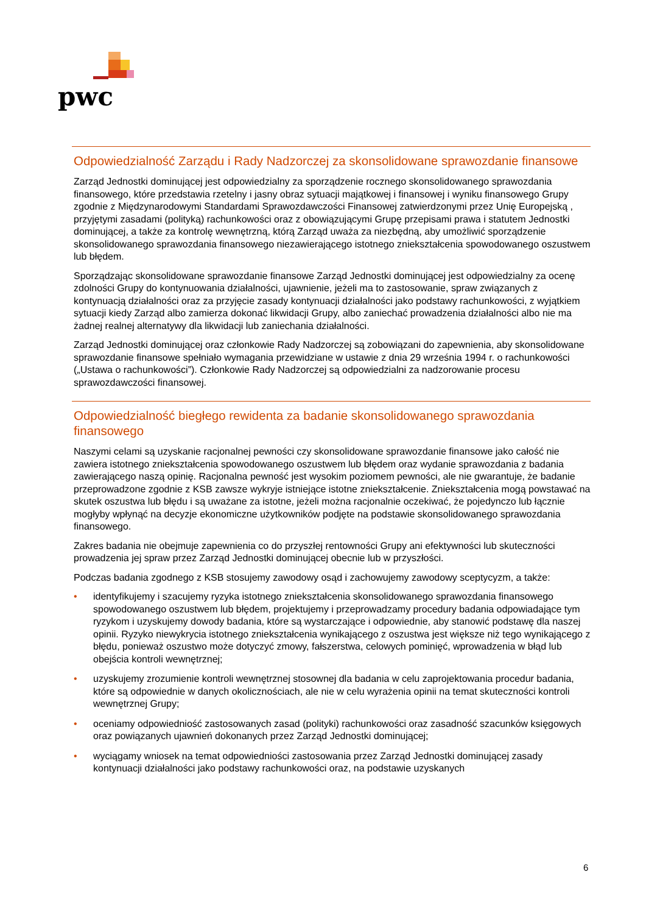pwc
Odpowiedzialność Zarządu i Rady Nadzorczej za skonsolidowane sprawozdanie finansowe
Zarząd Jednostki dominującej jest odpowiedzialny za sporządzenie rocznego skonsolidowanego sprawozdania finansowego, które przedstawia rzetelny i jasny obraz sytuacji majątkowej i finansowej i wyniku finansowego Grupy zgodnie z Międzynarodowymi Standardami Sprawozdawczości Finansowej zatwierdzonymi przez Unię Europejską , przyjętymi zasadami (polityką) rachunkowości oraz z obowiązującymi Grupę przepisami prawa i statutem Jednostki dominującej, a także za kontrolę wewnętrzną, którą Zarząd uważa za niezbędną, aby umożliwić sporządzenie skonsolidowanego sprawozdania finansowego niezawierającego istotnego zniekształcenia spowodowanego oszustwem lub błędem.
Sporządzając skonsolidowane sprawozdanie finansowe Zarząd Jednostki dominującej jest odpowiedzialny za ocenę zdolności Grupy do kontynuowania działalności, ujawnienie, jeżeli ma to zastosowanie, spraw związanych z kontynuacją działalności oraz za przyjęcie zasady kontynuacji działalności jako podstawy rachunkowości, z wyjątkiem sytuacji kiedy Zarząd albo zamierza dokonać likwidacji Grupy, albo zaniechać prowadzenia działalności albo nie ma żadnej realnej alternatywy dla likwidacji lub zaniechania działalności.
Zarząd Jednostki dominującej oraz członkowie Rady Nadzorczej są zobowiązani do zapewnienia, aby skonsolidowane sprawozdanie finansowe spełniało wymagania przewidziane w ustawie z dnia 29 września 1994 r. o rachunkowości („Ustawa o rachunkowości”). Członkowie Rady Nadzorczej są odpowiedzialni za nadzorowanie procesu sprawozdawczości finansowej.
Odpowiedzialność biegłego rewidenta za badanie skonsolidowanego sprawozdania finansowego
Naszymi celami są uzyskanie racjonalnej pewności czy skonsolidowane sprawozdanie finansowe jako całość nie zawiera istotnego zniekształcenia spowodowanego oszustwem lub błędem oraz wydanie sprawozdania z badania zawierającego naszą opinię. Racjonalna pewność jest wysokim poziomem pewności, ale nie gwarantuje, że badanie przeprowadzone zgodnie z KSB zawsze wykryje istniejące istotne zniekształcenie. Zniekształcenia mogą powstawać na skutek oszustwa lub błędu i są uważane za istotne, jeżeli można racjonalnie oczekiwać, że pojedynczo lub łącznie mogłyby wpłynąć na decyzje ekonomiczne użytkowników podjęte na podstawie skonsolidowanego sprawozdania finansowego.
Zakres badania nie obejmuje zapewnienia co do przyszłej rentowności Grupy ani efektywności lub skuteczności prowadzenia jej spraw przez Zarząd Jednostki dominującej obecnie lub w przyszłości.
Podczas badania zgodnego z KSB stosujemy zawodowy osąd i zachowujemy zawodowy sceptycyzm, a także:
• identyfikujemy i szacujemy ryzyka istotnego zniekształcenia skonsolidowanego sprawozdania finansowego spowodowanego oszustwem lub błędem, projektujemy i przeprowadzamy procedury badania odpowiadające tym ryzykom i uzyskujemy dowody badania, które są wystarczające i odpowiednie, aby stanowić podstawę dla naszej opinii. Ryzyko niewykrycia istotnego zniekształcenia wynikającego z oszustwa jest większe niż tego wynikającego z błędu, ponieważ oszustwo może dotyczyć zmowy, fałszerstwa, celowych pominięć, wprowadzenia w błąd lub obejścia kontroli wewnętrznej;
• uzyskujemy zrozumienie kontroli wewnętrznej stosownej dla badania w celu zaprojektowania procedur badania, które są odpowiednie w danych okolicznościach, ale nie w celu wyrażenia opinii na temat skuteczności kontroli wewnętrznej Grupy;
• oceniamy odpowiedniość zastosowanych zasad (polityki) rachunkowości oraz zasadność szacunków księgowych oraz powiązanych ujawnień dokonanych przez Zarząd Jednostki dominującej;
• wyciągamy wniosek na temat odpowiedniości zastosowania przez Zarząd Jednostki dominującej zasady kontynuacji działalności jako podstawy rachunkowości oraz, na podstawie uzyskanych
6